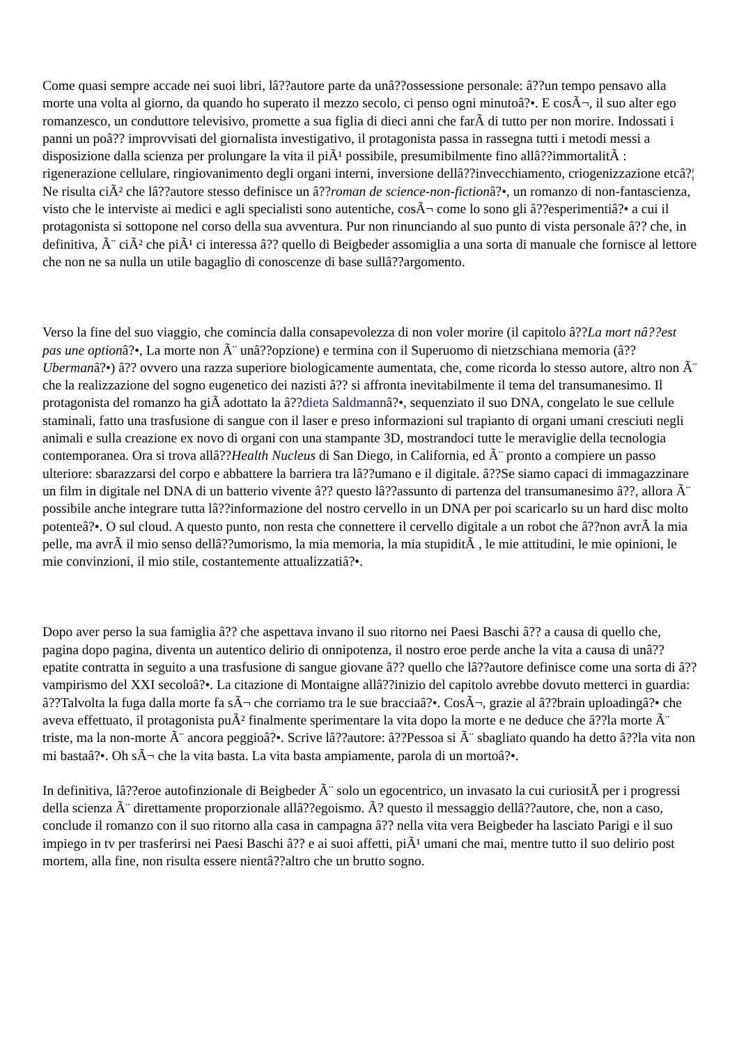Come quasi sempre accade nei suoi libri, lâ??autore parte da unâ??ossessione personale: â??un tempo pensavo alla morte una volta al giorno, da quando ho superato il mezzo secolo, ci penso ogni minutoâ?•. E cosÃ¬, il suo alter ego romanzesco, un conduttore televisivo, promette a sua figlia di dieci anni che farÃ di tutto per non morire. Indossati i panni un poâ?? improvvisati del giornalista investigativo, il protagonista passa in rassegna tutti i metodi messi a disposizione dalla scienza per prolungare la vita il piÃ¹ possibile, presumibilmente fino allâ??immortalitÃ : rigenerazione cellulare, ringiovanimento degli organi interni, inversione dellâ??invecchiamento, criogenizzazione etcâ?¦ Ne risulta ciÃ² che lâ??autore stesso definisce un â??roman de science-non-fictionâ?•, un romanzo di non-fantascienza, visto che le interviste ai medici e agli specialisti sono autentiche, cosÃ¬ come lo sono gli â??esperimentiâ?• a cui il protagonista si sottopone nel corso della sua avventura. Pur non rinunciando al suo punto di vista personale â?? che, in definitiva, Ã¨ ciÃ² che piÃ¹ ci interessa â?? quello di Beigbeder assomiglia a una sorta di manuale che fornisce al lettore che non ne sa nulla un utile bagaglio di conoscenze di base sullâ??argomento.
Verso la fine del suo viaggio, che comincia dalla consapevolezza di non voler morire (il capitolo â??La mort nâ??est pas une optionâ?•, La morte non Ã¨ unâ??opzione) e termina con il Superuomo di nietzschiana memoria (â??Ubermanâ?•) â?? ovvero una razza superiore biologicamente aumentata, che, come ricorda lo stesso autore, altro non Ã¨ che la realizzazione del sogno eugenetico dei nazisti â?? si affronta inevitabilmente il tema del transumanesimo. Il protagonista del romanzo ha giÃ adottato la â??dieta Saldmannâ?•, sequenziato il suo DNA, congelato le sue cellule staminali, fatto una trasfusione di sangue con il laser e preso informazioni sul trapianto di organi umani cresciuti negli animali e sulla creazione ex novo di organi con una stampante 3D, mostrandoci tutte le meraviglie della tecnologia contemporanea. Ora si trova allâ??Health Nucleus di San Diego, in California, ed Ã¨ pronto a compiere un passo ulteriore: sbarazzarsi del corpo e abbattere la barriera tra lâ??umano e il digitale. â??Se siamo capaci di immagazzinare un film in digitale nel DNA di un batterio vivente â?? questo lâ??assunto di partenza del transumanesimo â??, allora Ã¨ possibile anche integrare tutta lâ??informazione del nostro cervello in un DNA per poi scaricarlo su un hard disc molto potenteâ?•. O sul cloud. A questo punto, non resta che connettere il cervello digitale a un robot che â??non avrÃ la mia pelle, ma avrÃ il mio senso dellâ??umorismo, la mia memoria, la mia stupiditÃ , le mie attitudini, le mie opinioni, le mie convinzioni, il mio stile, costantemente attualizzatiâ?•.
Dopo aver perso la sua famiglia â?? che aspettava invano il suo ritorno nei Paesi Baschi â?? a causa di quello che, pagina dopo pagina, diventa un autentico delirio di onnipotenza, il nostro eroe perde anche la vita a causa di unâ??epatite contratta in seguito a una trasfusione di sangue giovane â?? quello che lâ??autore definisce come una sorta di â??vampirismo del XXI secoloâ?•. La citazione di Montaigne allâ??inizio del capitolo avrebbe dovuto metterci in guardia: â??Talvolta la fuga dalla morte fa sÃ¬ che corriamo tra le sue bracciaâ?•. CosÃ¬, grazie al â??brain uploadingâ?• che aveva effettuato, il protagonista puÃ² finalmente sperimentare la vita dopo la morte e ne deduce che â??la morte Ã¨ triste, ma la non-morte Ã¨ ancora peggioâ?•. Scrive lâ??autore: â??Pessoa si Ã¨ sbagliato quando ha detto â??la vita non mi bastaâ?•. Oh sÃ¬ che la vita basta. La vita basta ampiamente, parola di un mortoâ?•.
In definitiva, lâ??eroe autofinzionale di Beigbeder Ã¨ solo un egocentrico, un invasato la cui curiositÃ per i progressi della scienza Ã¨ direttamente proporzionale allâ??egoismo. Ã? questo il messaggio dellâ??autore, che, non a caso, conclude il romanzo con il suo ritorno alla casa in campagna â?? nella vita vera Beigbeder ha lasciato Parigi e il suo impiego in tv per trasferirsi nei Paesi Baschi â?? e ai suoi affetti, piÃ¹ umani che mai, mentre tutto il suo delirio post mortem, alla fine, non risulta essere nientâ??altro che un brutto sogno.